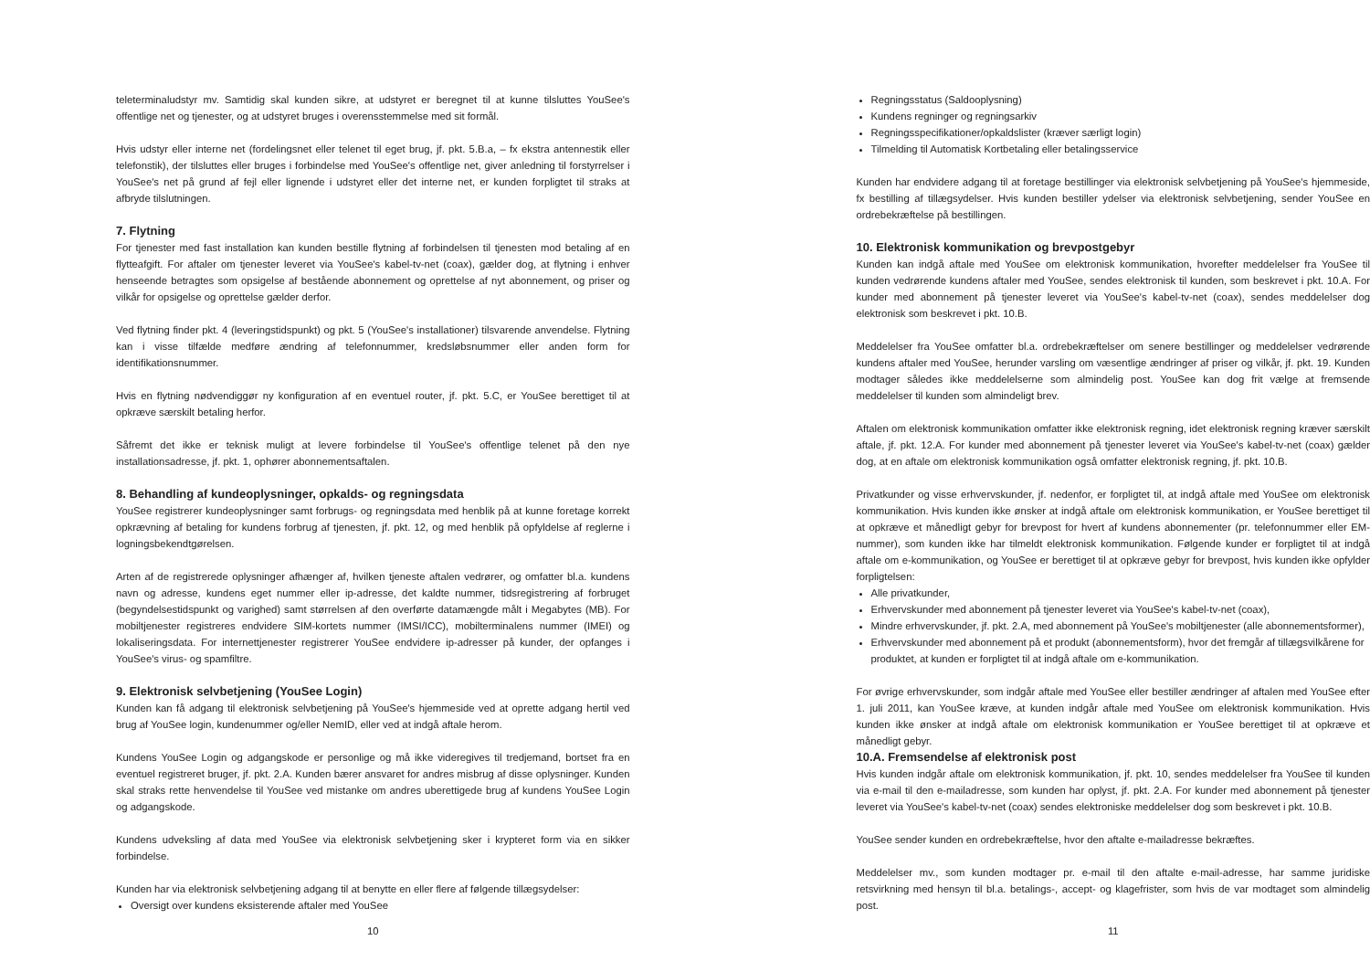teleterminaludstyr mv. Samtidig skal kunden sikre, at udstyret er beregnet til at kunne tilsluttes YouSee's offentlige net og tjenester, og at udstyret bruges i overensstemmelse med sit formål.
Hvis udstyr eller interne net (fordelingsnet eller telenet til eget brug, jf. pkt. 5.B.a, – fx ekstra antennestik eller telefonstik), der tilsluttes eller bruges i forbindelse med YouSee's offentlige net, giver anledning til forstyrrelser i YouSee's net på grund af fejl eller lignende i udstyret eller det interne net, er kunden forpligtet til straks at afbryde tilslutningen.
7. Flytning
For tjenester med fast installation kan kunden bestille flytning af forbindelsen til tjenesten mod betaling af en flytteafgift. For aftaler om tjenester leveret via YouSee's kabel-tv-net (coax), gælder dog, at flytning i enhver henseende betragtes som opsigelse af bestående abonnement og oprettelse af nyt abonnement, og priser og vilkår for opsigelse og oprettelse gælder derfor.
Ved flytning finder pkt. 4 (leveringstidspunkt) og pkt. 5 (YouSee's installationer) tilsvarende anvendelse. Flytning kan i visse tilfælde medføre ændring af telefonnummer, kredsløbsnummer eller anden form for identifikationsnummer.
Hvis en flytning nødvendiggør ny konfiguration af en eventuel router, jf. pkt. 5.C, er YouSee berettiget til at opkræve særskilt betaling herfor.
Såfremt det ikke er teknisk muligt at levere forbindelse til YouSee's offentlige telenet på den nye installationsadresse, jf. pkt. 1, ophører abonnementsaftalen.
8. Behandling af kundeoplysninger, opkalds- og regningsdata
YouSee registrerer kundeoplysninger samt forbrugs- og regningsdata med henblik på at kunne foretage korrekt opkrævning af betaling for kundens forbrug af tjenesten, jf. pkt. 12, og med henblik på opfyldelse af reglerne i logningsbekendtgørelsen.
Arten af de registrerede oplysninger afhænger af, hvilken tjeneste aftalen vedrører, og omfatter bl.a. kundens navn og adresse, kundens eget nummer eller ip-adresse, det kaldte nummer, tidsregistrering af forbruget (begyndelsestidspunkt og varighed) samt størrelsen af den overførte datamængde målt i Megabytes (MB). For mobiltjenester registreres endvidere SIM-kortets nummer (IMSI/ICC), mobilterminalens nummer (IMEI) og lokaliseringsdata. For internettjenester registrerer YouSee endvidere ip-adresser på kunder, der opfanges i YouSee's virus- og spamfiltre.
9. Elektronisk selvbetjening (YouSee Login)
Kunden kan få adgang til elektronisk selvbetjening på YouSee's hjemmeside ved at oprette adgang hertil ved brug af YouSee login, kundenummer og/eller NemID, eller ved at indgå aftale herom.
Kundens YouSee Login og adgangskode er personlige og må ikke videregives til tredjemand, bortset fra en eventuel registreret bruger, jf. pkt. 2.A. Kunden bærer ansvaret for andres misbrug af disse oplysninger. Kunden skal straks rette henvendelse til YouSee ved mistanke om andres uberettigede brug af kundens YouSee Login og adgangskode.
Kundens udveksling af data med YouSee via elektronisk selvbetjening sker i krypteret form via en sikker forbindelse.
Kunden har via elektronisk selvbetjening adgang til at benytte en eller flere af følgende tillægsydelser:
Oversigt over kundens eksisterende aftaler med YouSee
10
Regningsstatus (Saldooplysning)
Kundens regninger og regningsarkiv
Regningsspecifikationer/opkaldslister (kræver særligt login)
Tilmelding til Automatisk Kortbetaling eller betalingsservice
Kunden har endvidere adgang til at foretage bestillinger via elektronisk selvbetjening på YouSee's hjemmeside, fx bestilling af tillægsydelser. Hvis kunden bestiller ydelser via elektronisk selvbetjening, sender YouSee en ordrebekræftelse på bestillingen.
10. Elektronisk kommunikation og brevpostgebyr
Kunden kan indgå aftale med YouSee om elektronisk kommunikation, hvorefter meddelelser fra YouSee til kunden vedrørende kundens aftaler med YouSee, sendes elektronisk til kunden, som beskrevet i pkt. 10.A. For kunder med abonnement på tjenester leveret via YouSee's kabel-tv-net (coax), sendes meddelelser dog elektronisk som beskrevet i pkt. 10.B.
Meddelelser fra YouSee omfatter bl.a. ordrebekræftelser om senere bestillinger og meddelelser vedrørende kundens aftaler med YouSee, herunder varsling om væsentlige ændringer af priser og vilkår, jf. pkt. 19. Kunden modtager således ikke meddelelserne som almindelig post. YouSee kan dog frit vælge at fremsende meddelelser til kunden som almindeligt brev.
Aftalen om elektronisk kommunikation omfatter ikke elektronisk regning, idet elektronisk regning kræver særskilt aftale, jf. pkt. 12.A. For kunder med abonnement på tjenester leveret via YouSee's kabel-tv-net (coax) gælder dog, at en aftale om elektronisk kommunikation også omfatter elektronisk regning, jf. pkt. 10.B.
Privatkunder og visse erhvervskunder, jf. nedenfor, er forpligtet til, at indgå aftale med YouSee om elektronisk kommunikation. Hvis kunden ikke ønsker at indgå aftale om elektronisk kommunikation, er YouSee berettiget til at opkræve et månedligt gebyr for brevpost for hvert af kundens abonnementer (pr. telefonnummer eller EM-nummer), som kunden ikke har tilmeldt elektronisk kommunikation. Følgende kunder er forpligtet til at indgå aftale om e-kommunikation, og YouSee er berettiget til at opkræve gebyr for brevpost, hvis kunden ikke opfylder forpligtelsen:
Alle privatkunder,
Erhvervskunder med abonnement på tjenester leveret via YouSee's kabel-tv-net (coax),
Mindre erhvervskunder, jf. pkt. 2.A, med abonnement på YouSee's mobiltjenester (alle abonnementsformer),
Erhvervskunder med abonnement på et produkt (abonnementsform), hvor det fremgår af tillægsvilkårene for produktet, at kunden er forpligtet til at indgå aftale om e-kommunikation.
For øvrige erhvervskunder, som indgår aftale med YouSee eller bestiller ændringer af aftalen med YouSee efter 1. juli 2011, kan YouSee kræve, at kunden indgår aftale med YouSee om elektronisk kommunikation. Hvis kunden ikke ønsker at indgå aftale om elektronisk kommunikation er YouSee berettiget til at opkræve et månedligt gebyr.
10.A. Fremsendelse af elektronisk post
Hvis kunden indgår aftale om elektronisk kommunikation, jf. pkt. 10, sendes meddelelser fra YouSee til kunden via e-mail til den e-mailadresse, som kunden har oplyst, jf. pkt. 2.A. For kunder med abonnement på tjenester leveret via YouSee's kabel-tv-net (coax) sendes elektroniske meddelelser dog som beskrevet i pkt. 10.B.
YouSee sender kunden en ordrebekræftelse, hvor den aftalte e-mailadresse bekræftes.
Meddelelser mv., som kunden modtager pr. e-mail til den aftalte e-mail-adresse, har samme juridiske retsvirkning med hensyn til bl.a. betalings-, accept- og klagefrister, som hvis de var modtaget som almindelig post.
11